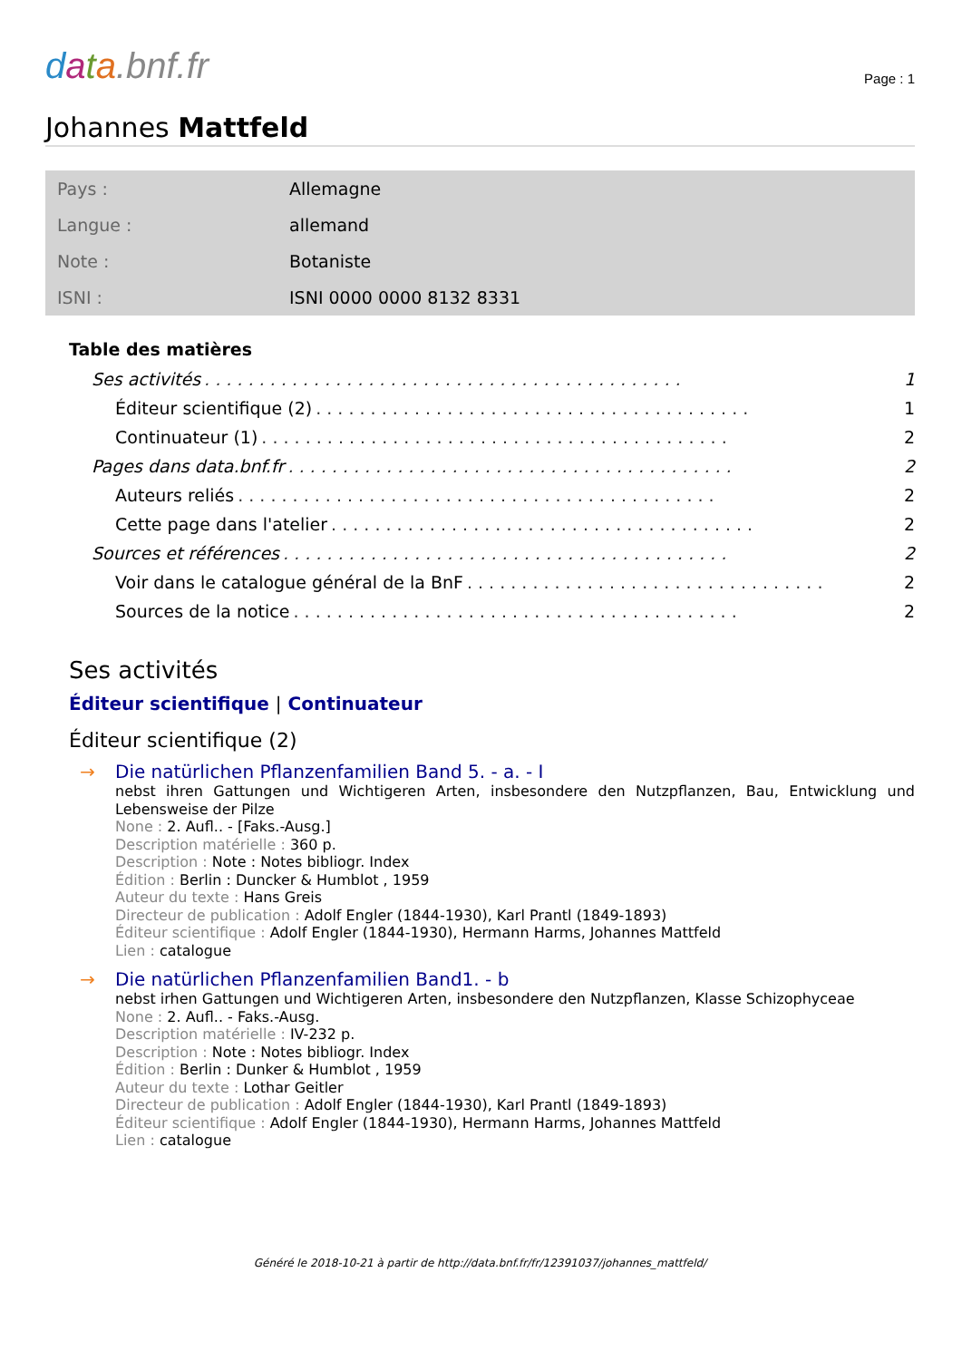data.bnf.fr
Page : 1
Johannes Mattfeld
| Pays : | Allemagne |
| Langue : | allemand |
| Note : | Botaniste |
| ISNI : | ISNI 0000 0000 8132 8331 |
Table des matières
Ses activités. . . . . . . . . . . . . . . . . . . . . . . . . . . . . . . . . . . . . . . . . . . . 1
Éditeur scientifique (2). . . . . . . . . . . . . . . . . . . . . . . . . . . . . . . . . . . . . . . . 1
Continuateur (1). . . . . . . . . . . . . . . . . . . . . . . . . . . . . . . . . . . . . . . . . . . 2
Pages dans data.bnf.fr. . . . . . . . . . . . . . . . . . . . . . . . . . . . . . . . . . . . . . . . . 2
Auteurs reliés. . . . . . . . . . . . . . . . . . . . . . . . . . . . . . . . . . . . . . . . . . . . 2
Cette page dans l'atelier. . . . . . . . . . . . . . . . . . . . . . . . . . . . . . . . . . . . . . . 2
Sources et références. . . . . . . . . . . . . . . . . . . . . . . . . . . . . . . . . . . . . . . . . 2
Voir dans le catalogue général de la BnF. . . . . . . . . . . . . . . . . . . . . . . . . . . . . . . . . 2
Sources de la notice. . . . . . . . . . . . . . . . . . . . . . . . . . . . . . . . . . . . . . . . . 2
Ses activités
Éditeur scientifique | Continuateur
Éditeur scientifique (2)
→
Die natürlichen Pflanzenfamilien Band 5. - a. - I
nebst ihren Gattungen und Wichtigeren Arten, insbesondere den Nutzpflanzen, Bau, Entwicklung und Lebensweise der Pilze
None : 2. Aufl.. - [Faks.-Ausg.]
Description matérielle : 360 p.
Description : Note : Notes bibliogr. Index
Édition : Berlin : Duncker & Humblot , 1959
Auteur du texte : Hans Greis
Directeur de publication : Adolf Engler (1844-1930), Karl Prantl (1849-1893)
Éditeur scientifique : Adolf Engler (1844-1930), Hermann Harms, Johannes Mattfeld
Lien : catalogue
→
Die natürlichen Pflanzenfamilien Band1. - b
nebst irhen Gattungen und Wichtigeren Arten, insbesondere den Nutzpflanzen, Klasse Schizophyceae
None : 2. Aufl.. - Faks.-Ausg.
Description matérielle : IV-232 p.
Description : Note : Notes bibliogr. Index
Édition : Berlin : Dunker & Humblot , 1959
Auteur du texte : Lothar Geitler
Directeur de publication : Adolf Engler (1844-1930), Karl Prantl (1849-1893)
Éditeur scientifique : Adolf Engler (1844-1930), Hermann Harms, Johannes Mattfeld
Lien : catalogue
Généré le 2018-10-21 à partir de http://data.bnf.fr/fr/12391037/johannes_mattfeld/